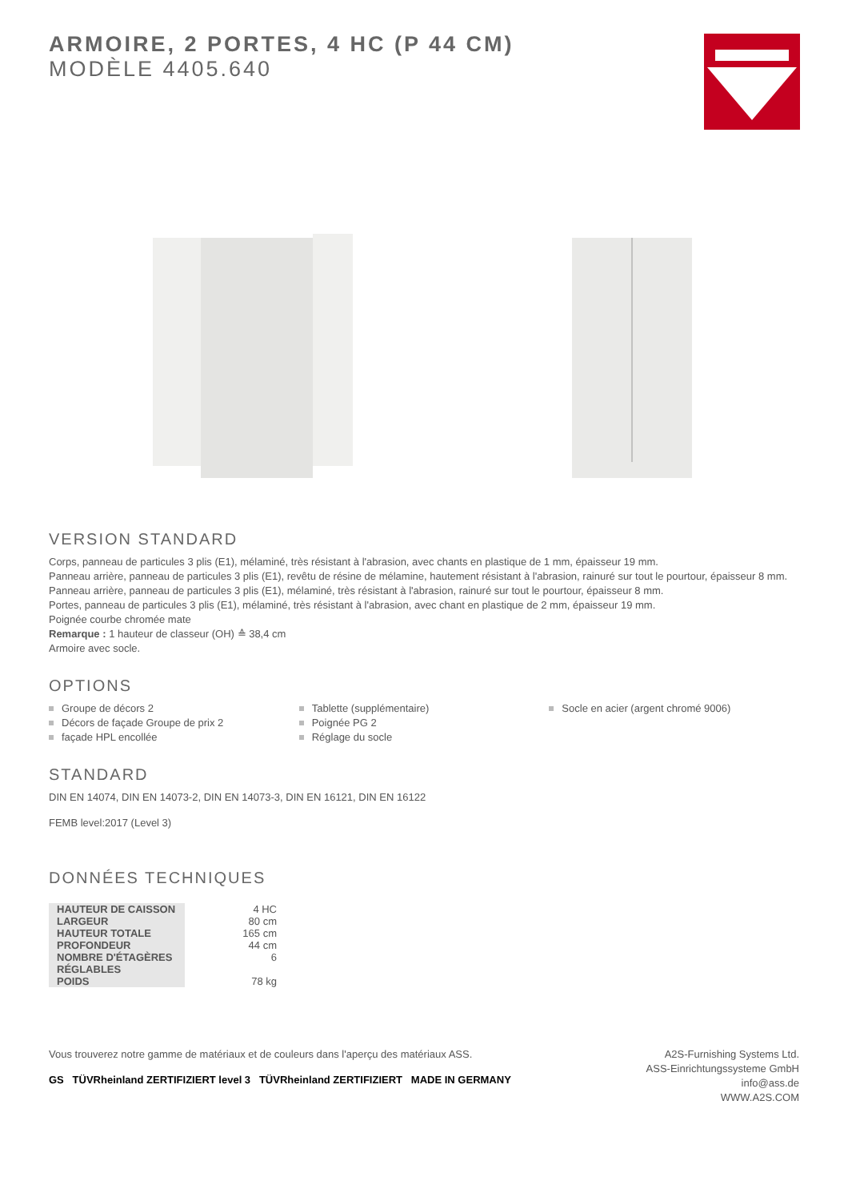ARMOIRE, 2 PORTES, 4 HC (P 44 CM)
MODÈLE 4405.640
VERSION STANDARD
Corps, panneau de particules 3 plis (E1), mélaminé, très résistant à l'abrasion, avec chants en plastique de 1 mm, épaisseur 19 mm.
Panneau arrière, panneau de particules 3 plis (E1), revêtu de résine de mélamine, hautement résistant à l'abrasion, rainuré sur tout le pourtour, épaisseur 8 mm.
Panneau arrière, panneau de particules 3 plis (E1), mélaminé, très résistant à l'abrasion, rainuré sur tout le pourtour, épaisseur 8 mm.
Portes, panneau de particules 3 plis (E1), mélaminé, très résistant à l'abrasion, avec chant en plastique de 2 mm, épaisseur 19 mm.
Poignée courbe chromée mate
Remarque : 1 hauteur de classeur (OH) ≙ 38,4 cm
Armoire avec socle.
OPTIONS
Groupe de décors 2
Décors de façade Groupe de prix 2
façade HPL encollée
Tablette (supplémentaire)
Poignée PG 2
Réglage du socle
Socle en acier (argent chromé 9006)
STANDARD
DIN EN 14074, DIN EN 14073-2, DIN EN 14073-3, DIN EN 16121, DIN EN 16122
FEMB level:2017 (Level 3)
DONNÉES TECHNIQUES
| HAUTEUR DE CAISSON | 4 HC |
| LARGEUR | 80 cm |
| HAUTEUR TOTALE | 165 cm |
| PROFONDEUR | 44 cm |
| NOMBRE D'ÉTAGÈRES RÉGLABLES | 6 |
| POIDS | 78 kg |
Vous trouverez notre gamme de matériaux et de couleurs dans l'aperçu des matériaux ASS.
GS TÜVRheinland ZERTIFIZIERT level 3 TÜVRheinland ZERTIFIZIERT MADE IN GERMANY
A2S-Furnishing Systems Ltd.
ASS-Einrichtungssysteme GmbH
info@ass.de
WWW.A2S.COM